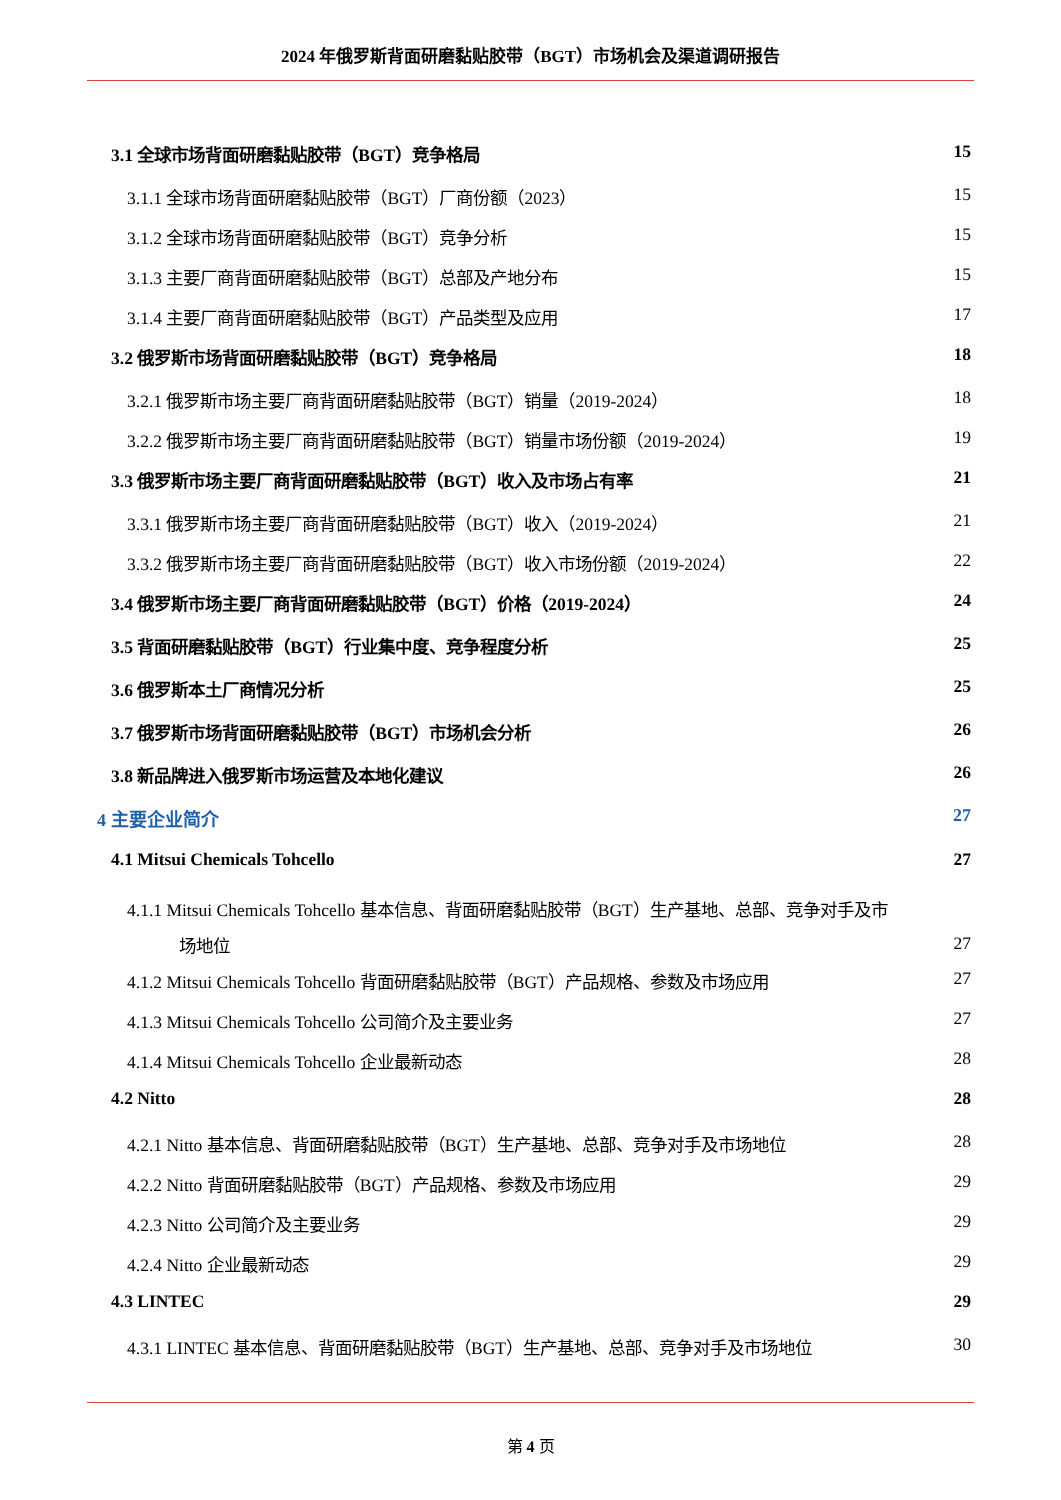2024 年俄罗斯背面研磨黏贴胶带（BGT）市场机会及渠道调研报告
3.1 全球市场背面研磨黏贴胶带（BGT）竞争格局 15
3.1.1 全球市场背面研磨黏贴胶带（BGT）厂商份额（2023） 15
3.1.2 全球市场背面研磨黏贴胶带（BGT）竞争分析 15
3.1.3 主要厂商背面研磨黏贴胶带（BGT）总部及产地分布 15
3.1.4 主要厂商背面研磨黏贴胶带（BGT）产品类型及应用 17
3.2 俄罗斯市场背面研磨黏贴胶带（BGT）竞争格局 18
3.2.1 俄罗斯市场主要厂商背面研磨黏贴胶带（BGT）销量（2019-2024） 18
3.2.2 俄罗斯市场主要厂商背面研磨黏贴胶带（BGT）销量市场份额（2019-2024） 19
3.3 俄罗斯市场主要厂商背面研磨黏贴胶带（BGT）收入及市场占有率 21
3.3.1 俄罗斯市场主要厂商背面研磨黏贴胶带（BGT）收入（2019-2024） 21
3.3.2 俄罗斯市场主要厂商背面研磨黏贴胶带（BGT）收入市场份额（2019-2024） 22
3.4 俄罗斯市场主要厂商背面研磨黏贴胶带（BGT）价格（2019-2024） 24
3.5 背面研磨黏贴胶带（BGT）行业集中度、竞争程度分析 25
3.6 俄罗斯本土厂商情况分析 25
3.7 俄罗斯市场背面研磨黏贴胶带（BGT）市场机会分析 26
3.8 新品牌进入俄罗斯市场运营及本地化建议 26
4 主要企业简介 27
4.1 Mitsui Chemicals Tohcello 27
4.1.1 Mitsui Chemicals Tohcello 基本信息、背面研磨黏贴胶带（BGT）生产基地、总部、竞争对手及市
场地位 27
4.1.2 Mitsui Chemicals Tohcello 背面研磨黏贴胶带（BGT）产品规格、参数及市场应用 27
4.1.3 Mitsui Chemicals Tohcello 公司简介及主要业务 27
4.1.4 Mitsui Chemicals Tohcello 企业最新动态 28
4.2 Nitto 28
4.2.1 Nitto 基本信息、背面研磨黏贴胶带（BGT）生产基地、总部、竞争对手及市场地位 28
4.2.2 Nitto 背面研磨黏贴胶带（BGT）产品规格、参数及市场应用 29
4.2.3 Nitto 公司简介及主要业务 29
4.2.4 Nitto 企业最新动态 29
4.3 LINTEC 29
4.3.1 LINTEC 基本信息、背面研磨黏贴胶带（BGT）生产基地、总部、竞争对手及市场地位 30
第 4 页